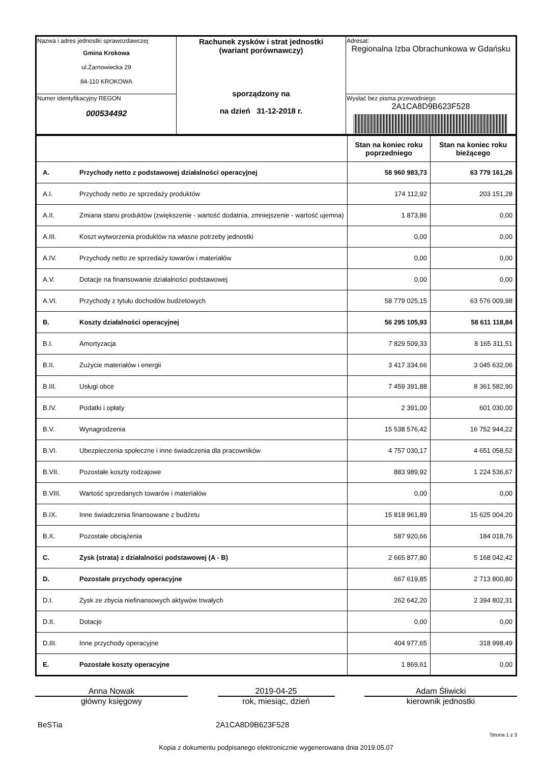| Nazwa i adres jednostki sprawozdawczej Gmina Krokowa ul.Żarnowiecka 29 84-110 KROKOWA | Rachunek zysków i strat jednostki (wariant porównawczy) sporządzony na na dzień 31-12-2018 r. | Adresat: Regionalna Izba Obrachunkowa w Gdańsku |
| Numer identyfikacyjny REGON 000534492 | | Wysłać bez pisma przewodniego 2A1CA8D9B623F528 |
| | | Stan na koniec roku poprzedniego | Stan na koniec roku bieżącego |
| A. | Przychody netto z podstawowej działalności operacyjnej | 58 960 983,73 | 63 779 161,26 |
| A.I. | Przychody netto ze sprzedaży produktów | 174 112,92 | 203 151,28 |
| A.II. | Zmiana stanu produktów (zwiększenie - wartość dodatnia, zmniejszenie - wartość ujemna) | 1 873,86 | 0,00 |
| A.III. | Koszt wytworzenia produktów na własne potrzeby jednostki | 0,00 | 0,00 |
| A.IV. | Przychody netto ze sprzedaży towarów i materiałów | 0,00 | 0,00 |
| A.V. | Dotacje na finansowanie działalności podstawowej | 0,00 | 0,00 |
| A.VI. | Przychody z tytułu dochodów budżetowych | 58 779 025,15 | 63 576 009,98 |
| B. | Koszty działalności operacyjnej | 56 295 105,93 | 58 611 118,84 |
| B.I. | Amortyzacja | 7 829 509,33 | 8 165 311,51 |
| B.II. | Zużycie materiałów i energii | 3 417 334,66 | 3 045 632,06 |
| B.III. | Usługi obce | 7 459 391,88 | 8 361 582,90 |
| B.IV. | Podatki i opłaty | 2 391,00 | 601 030,00 |
| B.V. | Wynagrodzenia | 15 538 576,42 | 16 752 944,22 |
| B.VI. | Ubezpieczenia społeczne i inne świadczenia dla pracowników | 4 757 030,17 | 4 651 058,52 |
| B.VII. | Pozostałe koszty rodzajowe | 883 989,92 | 1 224 536,67 |
| B.VIII. | Wartość sprzedanych towarów i materiałów | 0,00 | 0,00 |
| B.IX. | Inne świadczenia finansowane z budżetu | 15 818 961,89 | 15 625 004,20 |
| B.X. | Pozostałe obciążenia | 587 920,66 | 184 018,76 |
| C. | Zysk (strata) z działalności podstawowej (A - B) | 2 665 877,80 | 5 168 042,42 |
| D. | Pozostałe przychody operacyjne | 667 619,85 | 2 713 800,80 |
| D.I. | Zysk ze zbycia niefinansowych aktywów trwałych | 262 642,20 | 2 394 802,31 |
| D.II. | Dotacje | 0,00 | 0,00 |
| D.III. | Inne przychody operacyjne | 404 977,65 | 318 998,49 |
| E. | Pozostałe koszty operacyjne | 1 869,61 | 0,00 |
Anna Nowak
główny księgowy
2019-04-25
rok, miesiąc, dzień
Adam Śliwicki
kierownik jednostki
BeSTia 2A1CA8D9B623F528
Strona 1 z 3
Kopia z dokumentu podpisanego elektronicznie wygenerowana dnia 2019.05.07